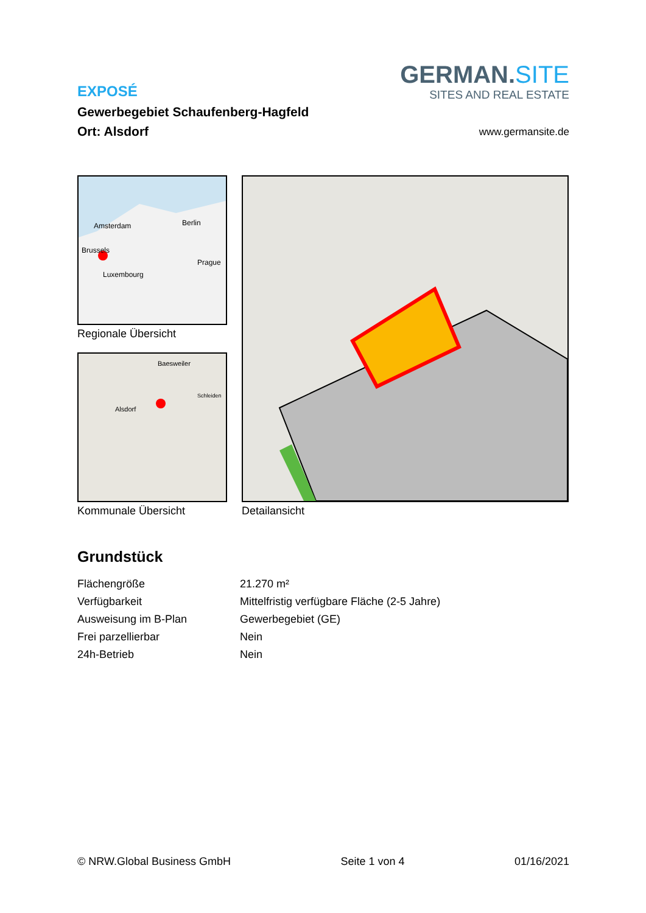EXPOSÉ
Gewerbegebiet Schaufenberg-Hagfeld
Ort: Alsdorf
GERMAN.SITE
SITES AND REAL ESTATE
www.germansite.de
Amsterdam
Berlin
Brussels
Prague
Luxembourg
Regionale Übersicht
Baesweiler
Alsdorf
Schleiden
Kommunale Übersicht
Detailansicht
Grundstück
| Flächengröße | 21.270 m² |
| Verfügbarkeit | Mittelfristig verfügbare Fläche (2-5 Jahre) |
| Ausweisung im B-Plan | Gewerbegebiet (GE) |
| Frei parzellierbar | Nein |
| 24h-Betrieb | Nein |
© NRW.Global Business GmbH Seite 1 von 4 01/16/2021